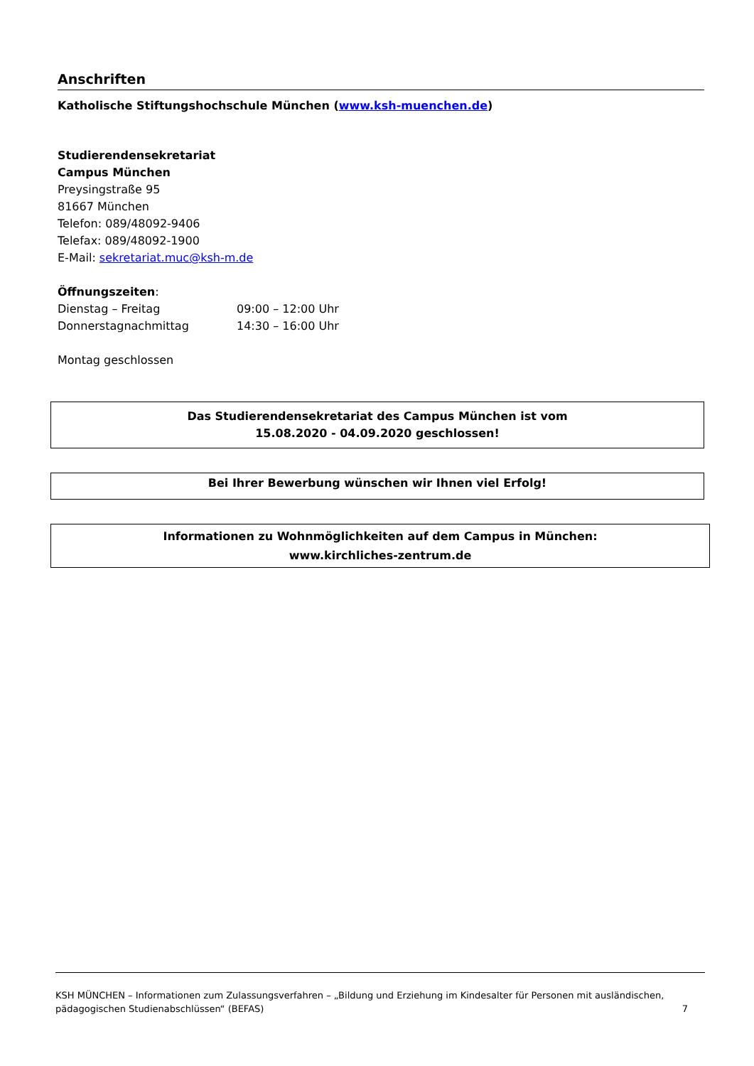Anschriften
Katholische Stiftungshochschule München (www.ksh-muenchen.de)
Studierendensekretariat
Campus München
Preysingstraße 95
81667 München
Telefon: 089/48092-9406
Telefax: 089/48092-1900
E-Mail: sekretariat.muc@ksh-m.de
Öffnungszeiten:
Dienstag – Freitag 09:00 – 12:00 Uhr
Donnerstagnachmittag 14:30 – 16:00 Uhr
Montag geschlossen
Das Studierendensekretariat des Campus München ist vom
15.08.2020 - 04.09.2020 geschlossen!
Bei Ihrer Bewerbung wünschen wir Ihnen viel Erfolg!
Informationen zu Wohnmöglichkeiten auf dem Campus in München:
www.kirchliches-zentrum.de
KSH MÜNCHEN – Informationen zum Zulassungsverfahren – „Bildung und Erziehung im Kindesalter für Personen mit ausländischen,
pädagogischen Studienabschlüssen“ (BEFAS) 7